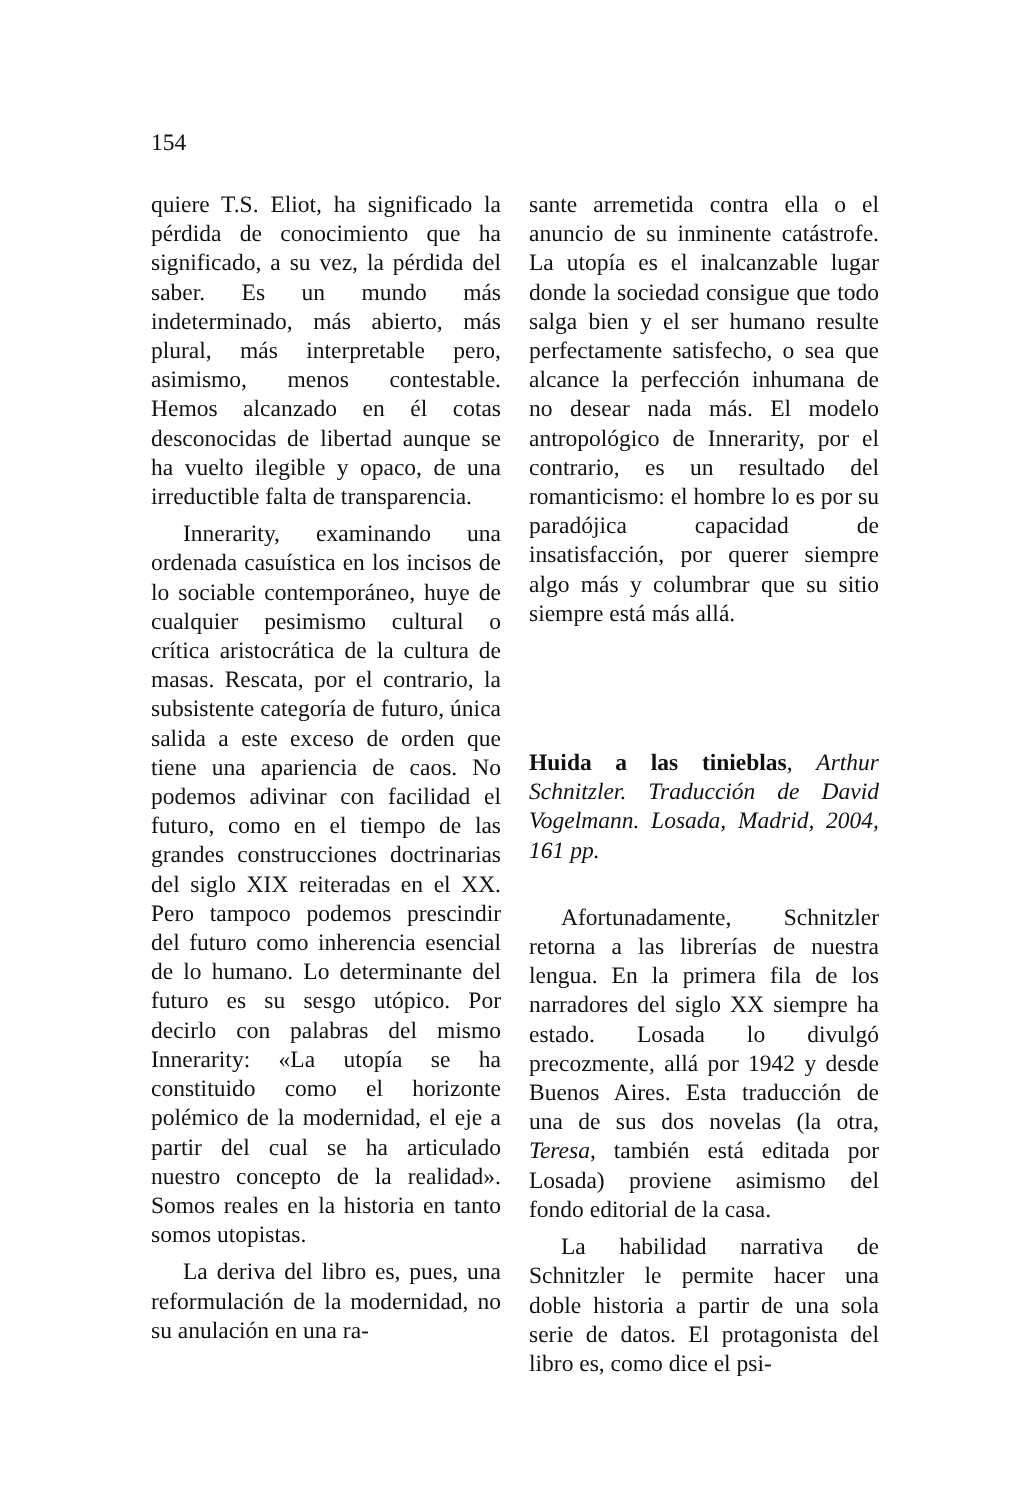154
quiere T.S. Eliot, ha significado la pérdida de conocimiento que ha significado, a su vez, la pérdida del saber. Es un mundo más indeterminado, más abierto, más plural, más interpretable pero, asimismo, menos contestable. Hemos alcanzado en él cotas desconocidas de libertad aunque se ha vuelto ilegible y opaco, de una irreductible falta de transparencia.
Innerarity, examinando una ordenada casuística en los incisos de lo sociable contemporáneo, huye de cualquier pesimismo cultural o crítica aristocrática de la cultura de masas. Rescata, por el contrario, la subsistente categoría de futuro, única salida a este exceso de orden que tiene una apariencia de caos. No podemos adivinar con facilidad el futuro, como en el tiempo de las grandes construcciones doctrinarias del siglo XIX reiteradas en el XX. Pero tampoco podemos prescindir del futuro como inherencia esencial de lo humano. Lo determinante del futuro es su sesgo utópico. Por decirlo con palabras del mismo Innerarity: «La utopía se ha constituido como el horizonte polémico de la modernidad, el eje a partir del cual se ha articulado nuestro concepto de la realidad». Somos reales en la historia en tanto somos utopistas.
La deriva del libro es, pues, una reformulación de la modernidad, no su anulación en una ra-
sante arremetida contra ella o el anuncio de su inminente catástrofe. La utopía es el inalcanzable lugar donde la sociedad consigue que todo salga bien y el ser humano resulte perfectamente satisfecho, o sea que alcance la perfección inhumana de no desear nada más. El modelo antropológico de Innerarity, por el contrario, es un resultado del romanticismo: el hombre lo es por su paradójica capacidad de insatisfacción, por querer siempre algo más y columbrar que su sitio siempre está más allá.
Huida a las tinieblas, Arthur Schnitzler. Traducción de David Vogelmann. Losada, Madrid, 2004, 161 pp.
Afortunadamente, Schnitzler retorna a las librerías de nuestra lengua. En la primera fila de los narradores del siglo XX siempre ha estado. Losada lo divulgó precozmente, allá por 1942 y desde Buenos Aires. Esta traducción de una de sus dos novelas (la otra, Teresa, también está editada por Losada) proviene asimismo del fondo editorial de la casa.
La habilidad narrativa de Schnitzler le permite hacer una doble historia a partir de una sola serie de datos. El protagonista del libro es, como dice el psi-